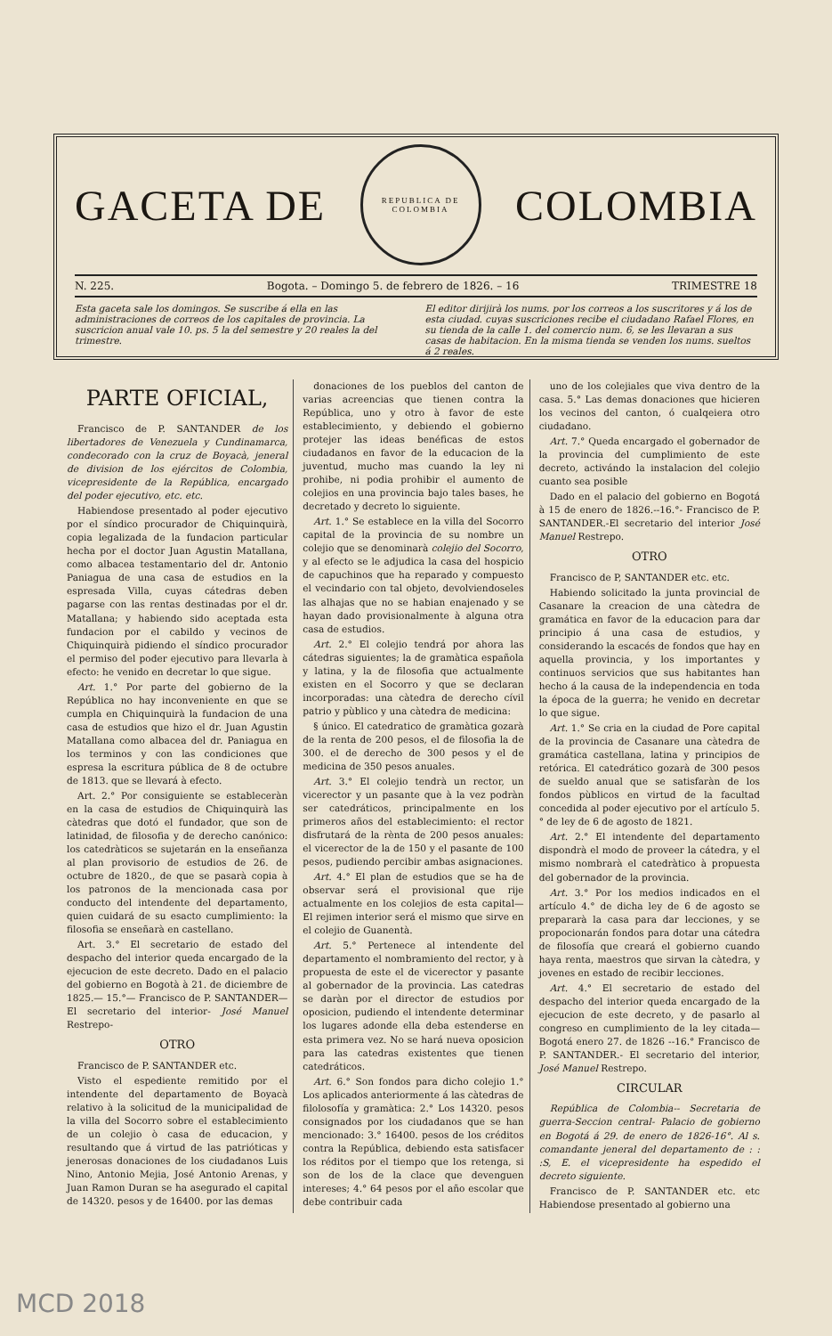GACETA DE
REPUBLICA DE COLOMBIA
COLOMBIA
N. 225. Bogota. – Domingo 5. de febrero de 1826. – 16 TRIMESTRE 18
Esta gaceta sale los domingos. Se suscribe á ella en las administraciones de correos de los capitales de provincia. La suscricion anual vale 10. ps. 5 la del semestre y 20 reales la del trimestre.
El editor dirijirà los nums. por los correos a los suscritores y á los de esta ciudad. cuyas suscriciones recibe el ciudadano Rafael Flores, en su tienda de la calle 1. del comercio num. 6, se les llevaran a sus casas de habitacion. En la misma tienda se venden los nums. sueltos á 2 reales.
PARTE OFICIAL,
Francisco de P. SANTANDER de los libertadores de Venezuela y Cundinamarca, condecorado con la cruz de Boyacà, jeneral de division de los ejércitos de Colombia, vicepresidente de la República, encargado del poder ejecutivo, etc. etc.
Habiendose presentado al poder ejecutivo por el síndico procurador de Chiquinquirà, copia legalizada de la fundacion particular hecha por el doctor Juan Agustin Matallana, como albacea testamentario del dr. Antonio Paniagua de una casa de estudios en la espresada Villa, cuyas cátedras deben pagarse con las rentas destinadas por el dr. Matallana; y habiendo sido aceptada esta fundacion por el cabildo y vecinos de Chiquinquirà pidiendo el síndico procurador el permiso del poder ejecutivo para llevarla à efecto: he venido en decretar lo que sigue.
Art. 1.° Por parte del gobierno de la República no hay inconveniente en que se cumpla en Chiquinquirà la fundacion de una casa de estudios que hizo el dr. Juan Agustin Matallana como albacea del dr. Paniagua en los terminos y con las condiciones que espresa la escritura pública de 8 de octubre de 1813. que se llevará à efecto.
Art. 2.° Por consiguiente se estableceràn en la casa de estudios de Chiquinquirà las càtedras que dotó el fundador, que son de latinidad, de filosofia y de derecho canónico: los catedràticos se sujetarán en la enseñanza al plan provisorio de estudios de 26. de octubre de 1820., de que se pasarà copia à los patronos de la mencionada casa por conducto del intendente del departamento, quien cuidará de su esacto cumplimiento: la filosofia se enseñarà en castellano.
Art. 3.° El secretario de estado del despacho del interior queda encargado de la ejecucion de este decreto. Dado en el palacio del gobierno en Bogotà à 21. de diciembre de 1825.— 15.°— Francisco de P. SANTANDER— El secretario del interior- José Manuel Restrepo-
OTRO
Francisco de P. SANTANDER etc.
Visto el espediente remitido por el intendente del departamento de Boyacà relativo à la solicitud de la municipalidad de la villa del Socorro sobre el establecimiento de un colejio ò casa de educacion, y resultando que á virtud de las patrióticas y jenerosas donaciones de los ciudadanos Luis Nino, Antonio Mejia, José Antonio Arenas, y Juan Ramon Duran se ha asegurado el capital de 14320. pesos y de 16400. por las demas
donaciones de los pueblos del canton de varias acreencias que tienen contra la República, uno y otro à favor de este establecimiento, y debiendo el gobierno protejer las ideas benéficas de estos ciudadanos en favor de la educacion de la juventud, mucho mas cuando la ley ni prohibe, ni podia prohibir el aumento de colejios en una provincia bajo tales bases, he decretado y decreto lo siguiente.
Art. 1.° Se establece en la villa del Socorro capital de la provincia de su nombre un colejio que se denominarà colejio del Socorro, y al efecto se le adjudica la casa del hospicio de capuchinos que ha reparado y compuesto el vecindario con tal objeto, devolviendoseles las alhajas que no se habian enajenado y se hayan dado provisionalmente à alguna otra casa de estudios.
Art. 2.° El colejio tendrá por ahora las cátedras siguientes; la de gramàtica española y latina, y la de filosofia que actualmente existen en el Socorro y que se declaran incorporadas: una càtedra de derecho cívil patrio y pùblico y una càtedra de medicina:
§ único. El catedratico de gramàtica gozarà de la renta de 200 pesos, el de filosofia la de 300. el de derecho de 300 pesos y el de medicina de 350 pesos anuales.
Art. 3.° El colejio tendrà un rector, un vicerector y un pasante que à la vez podràn ser catedráticos, principalmente en los primeros años del establecimiento: el rector disfrutará de la rènta de 200 pesos anuales: el vicerector de la de 150 y el pasante de 100 pesos, pudiendo percibir ambas asignaciones.
Art. 4.° El plan de estudios que se ha de observar será el provisional que rije actualmente en los colejios de esta capital—El rejimen interior será el mismo que sirve en el colejio de Guanentà.
Art. 5.° Pertenece al intendente del departamento el nombramiento del rector, y à propuesta de este el de vicerector y pasante al gobernador de la provincia. Las catedras se daràn por el director de estudios por oposicion, pudiendo el intendente determinar los lugares adonde ella deba estenderse en esta primera vez. No se hará nueva oposicion para las catedras existentes que tienen catedráticos.
Art. 6.° Son fondos para dicho colejio 1.° Los aplicados anteriormente á las càtedras de filolosofía y gramàtica: 2.° Los 14320. pesos consignados por los ciudadanos que se han mencionado: 3.° 16400. pesos de los créditos contra la República, debiendo esta satisfacer los réditos por el tiempo que los retenga, si son de los de la clace que devenguen intereses; 4.° 64 pesos por el año escolar que debe contribuir cada
uno de los colejiales que viva dentro de la casa. 5.° Las demas donaciones que hicieren los vecinos del canton, ó cualqeiera otro ciudadano.
Art. 7.° Queda encargado el gobernador de la provincia del cumplimiento de este decreto, activándo la instalacion del colejio cuanto sea posible
Dado en el palacio del gobierno en Bogotá à 15 de enero de 1826.--16.°- Francisco de P. SANTANDER.-El secretario del interior José Manuel Restrepo.
OTRO
Francisco de P, SANTANDER etc. etc.
Habiendo solicitado la junta provincial de Casanare la creacion de una càtedra de gramática en favor de la educacion para dar principio á una casa de estudios, y considerando la escacés de fondos que hay en aquella provincia, y los importantes y continuos servicios que sus habitantes han hecho á la causa de la independencia en toda la época de la guerra; he venido en decretar lo que sigue.
Art. 1.° Se cria en la ciudad de Pore capital de la provincia de Casanare una càtedra de gramática castellana, latina y principios de retórica. El catedrático gozarà de 300 pesos de sueldo anual que se satisfaràn de los fondos pùblicos en virtud de la facultad concedida al poder ejecutivo por el artículo 5.° de ley de 6 de agosto de 1821.
Art. 2.° El intendente del departamento dispondrà el modo de proveer la cátedra, y el mismo nombrarà el catedràtico à propuesta del gobernador de la provincia.
Art. 3.° Por los medios indicados en el artículo 4.° de dicha ley de 6 de agosto se prepararà la casa para dar lecciones, y se propocionarán fondos para dotar una cátedra de filosofía que creará el gobierno cuando haya renta, maestros que sirvan la càtedra, y jovenes en estado de recibir lecciones.
Art. 4.° El secretario de estado del despacho del interior queda encargado de la ejecucion de este decreto, y de pasarlo al congreso en cumplimiento de la ley citada—Bogotá enero 27. de 1826 --16.° Francisco de P. SANTANDER.- El secretario del interior, José Manuel Restrepo.
CIRCULAR
República de Colombia-- Secretaria de guerra-Seccion central- Palacio de gobierno en Bogotá á 29. de enero de 1826-16°. Al s. comandante jeneral del departamento de : : :S, E. el vicepresidente ha espedido el decreto siguiente.
Francisco de P. SANTANDER etc. etc Habiendose presentado al gobierno una
MCD 2018